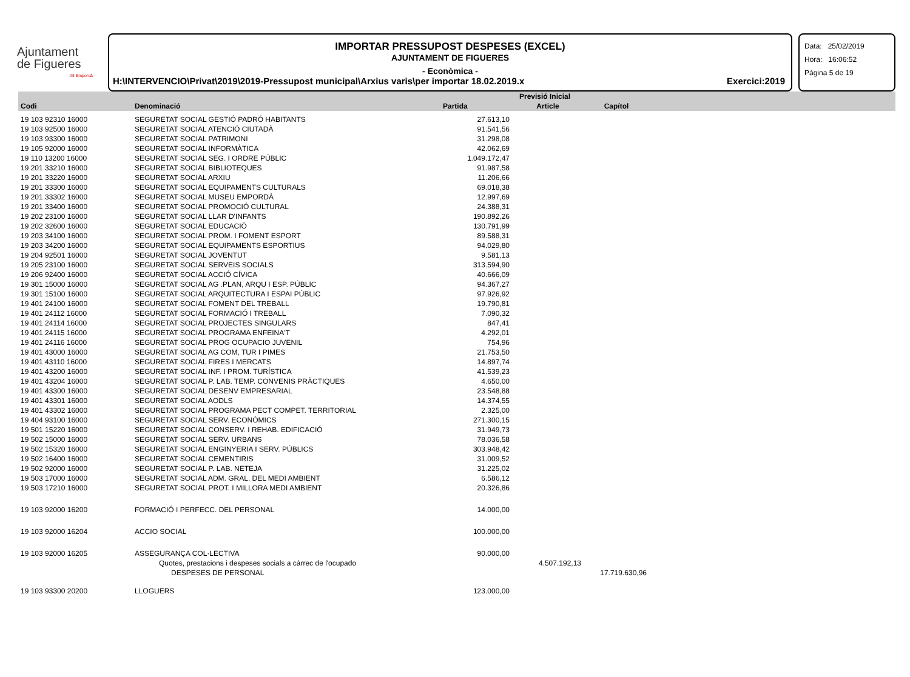Ajuntament
de Figueres
Alt Empordà
IMPORTAR PRESSUPOST DESPESES (EXCEL)
AJUNTAMENT DE FIGUERES
- Econòmica -
H:\INTERVENCIO\Privat\2019\2019-Pressupost municipal\Arxius varis\per importar 18.02.2019.x Exercici:2019
Data: 25/02/2019
Hora: 16:06:52
Pàgina 5 de 19
| | | Previsió Inicial | | | |
| Codi | Denominació | Partida | Article | Capítol | |
| 19 103 92310 16000 | SEGURETAT SOCIAL GESTIÓ PADRÓ HABITANTS | 27.613,10 | | | |
| 19 103 92500 16000 | SEGURETAT SOCIAL ATENCIÓ CIUTADÀ | 91.541,56 | | | |
| 19 103 93300 16000 | SEGURETAT SOCIAL PATRIMONI | 31.298,08 | | | |
| 19 105 92000 16000 | SEGURETAT SOCIAL INFORMÀTICA | 42.062,69 | | | |
| 19 110 13200 16000 | SEGURETAT SOCIAL SEG. I ORDRE PÚBLIC | 1.049.172,47 | | | |
| 19 201 33210 16000 | SEGURETAT SOCIAL BIBLIOTEQUES | 91.987,58 | | | |
| 19 201 33220 16000 | SEGURETAT SOCIAL ARXIU | 11.206,66 | | | |
| 19 201 33300 16000 | SEGURETAT SOCIAL EQUIPAMENTS CULTURALS | 69.018,38 | | | |
| 19 201 33302 16000 | SEGURETAT SOCIAL MUSEU EMPORDÀ | 12.997,69 | | | |
| 19 201 33400 16000 | SEGURETAT SOCIAL PROMOCIÓ CULTURAL | 24.388,31 | | | |
| 19 202 23100 16000 | SEGURETAT SOCIAL LLAR D'INFANTS | 190.892,26 | | | |
| 19 202 32600 16000 | SEGURETAT SOCIAL EDUCACIÓ | 130.791,99 | | | |
| 19 203 34100 16000 | SEGURETAT SOCIAL PROM. I FOMENT ESPORT | 89.588,31 | | | |
| 19 203 34200 16000 | SEGURETAT SOCIAL EQUIPAMENTS ESPORTIUS | 94.029,80 | | | |
| 19 204 92501 16000 | SEGURETAT SOCIAL JOVENTUT | 9.581,13 | | | |
| 19 205 23100 16000 | SEGURETAT SOCIAL SERVEIS SOCIALS | 313.594,90 | | | |
| 19 206 92400 16000 | SEGURETAT SOCIAL ACCIÓ CÍVICA | 40.666,09 | | | |
| 19 301 15000 16000 | SEGURETAT SOCIAL AG .PLAN, ARQU I ESP. PÚBLIC | 94.367,27 | | | |
| 19 301 15100 16000 | SEGURETAT SOCIAL ARQUITECTURA I ESPAI PÚBLIC | 97.926,92 | | | |
| 19 401 24100 16000 | SEGURETAT SOCIAL FOMENT DEL TREBALL | 19.790,81 | | | |
| 19 401 24112 16000 | SEGURETAT SOCIAL FORMACIÓ I TREBALL | 7.090,32 | | | |
| 19 401 24114 16000 | SEGURETAT SOCIAL PROJECTES SINGULARS | 847,41 | | | |
| 19 401 24115 16000 | SEGURETAT SOCIAL PROGRAMA ENFEINA'T | 4.292,01 | | | |
| 19 401 24116 16000 | SEGURETAT SOCIAL PROG OCUPACIO JUVENIL | 754,96 | | | |
| 19 401 43000 16000 | SEGURETAT SOCIAL AG COM, TUR I PIMES | 21.753,50 | | | |
| 19 401 43110 16000 | SEGURETAT SOCIAL FIRES I MERCATS | 14.897,74 | | | |
| 19 401 43200 16000 | SEGURETAT SOCIAL INF. I PROM. TURÍSTICA | 41.539,23 | | | |
| 19 401 43204 16000 | SEGURETAT SOCIAL P. LAB. TEMP. CONVENIS PRÀCTIQUES | 4.650,00 | | | |
| 19 401 43300 16000 | SEGURETAT SOCIAL DESENV EMPRESARIAL | 23.548,88 | | | |
| 19 401 43301 16000 | SEGURETAT SOCIAL AODLS | 14.374,55 | | | |
| 19 401 43302 16000 | SEGURETAT SOCIAL PROGRAMA PECT COMPET. TERRITORIAL | 2.325,00 | | | |
| 19 404 93100 16000 | SEGURETAT SOCIAL SERV. ECONÒMICS | 271.300,15 | | | |
| 19 501 15220 16000 | SEGURETAT SOCIAL CONSERV. I REHAB. EDIFICACIÓ | 31.949,73 | | | |
| 19 502 15000 16000 | SEGURETAT SOCIAL SERV. URBANS | 78.036,58 | | | |
| 19 502 15320 16000 | SEGURETAT SOCIAL ENGINYERIA I SERV. PÚBLICS | 303.948,42 | | | |
| 19 502 16400 16000 | SEGURETAT SOCIAL CEMENTIRIS | 31.009,52 | | | |
| 19 502 92000 16000 | SEGURETAT SOCIAL P. LAB. NETEJA | 31.225,02 | | | |
| 19 503 17000 16000 | SEGURETAT SOCIAL ADM. GRAL. DEL MEDI AMBIENT | 6.586,12 | | | |
| 19 503 17210 16000 | SEGURETAT SOCIAL PROT. I MILLORA MEDI AMBIENT | 20.326,86 | | | |
| 19 103 92000 16200 | FORMACIÓ I PERFECC. DEL PERSONAL | 14.000,00 | | | |
| 19 103 92000 16204 | ACCIO SOCIAL | 100.000,00 | | | |
| 19 103 92000 16205 | ASSEGURANÇA COL·LECTIVA | 90.000,00 | | | |
| | Quotes, prestacions i despeses socials a càrrec de l'ocupado | | 4.507.192,13 | | |
| | DESPESES DE PERSONAL | | | 17.719.630,96 | |
| 19 103 93300 20200 | LLOGUERS | 123.000,00 | | | |